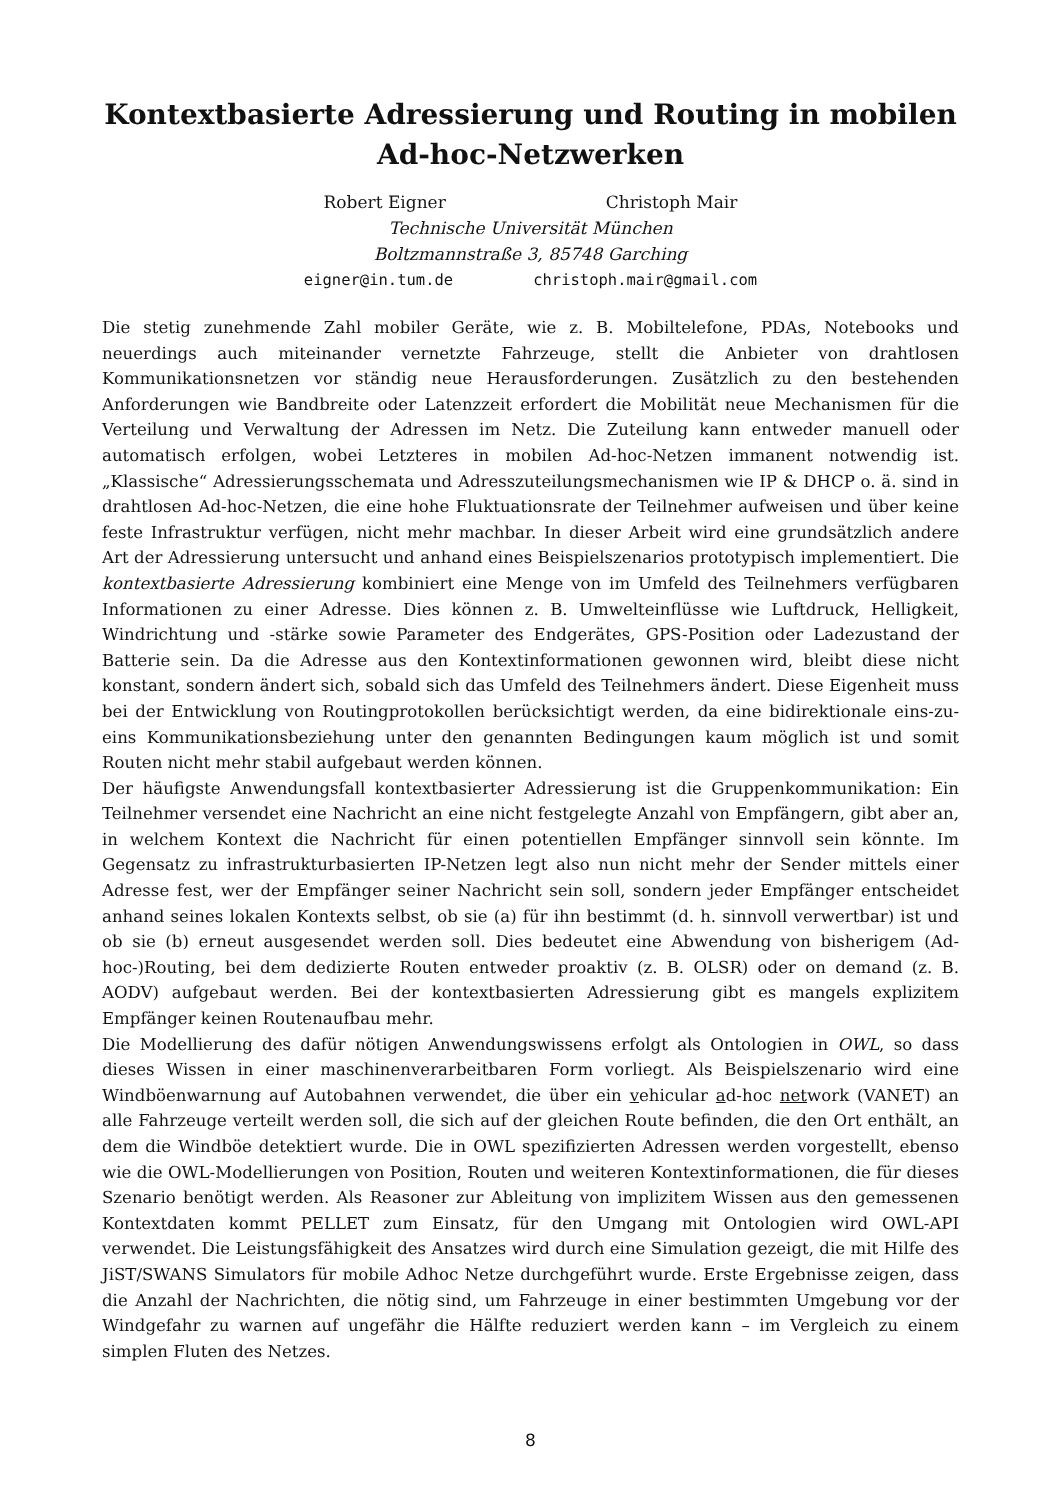Kontextbasierte Adressierung und Routing in mobilen
Ad-hoc-Netzwerken
Robert Eigner Christoph Mair
Technische Universität München
Boltzmannstraße 3, 85748 Garching
eigner@in.tum.de christoph.mair@gmail.com
Die stetig zunehmende Zahl mobiler Geräte, wie z. B. Mobiltelefone, PDAs, Notebooks und neuerdings auch miteinander vernetzte Fahrzeuge, stellt die Anbieter von drahtlosen Kommunikationsnetzen vor ständig neue Herausforderungen. Zusätzlich zu den bestehenden Anforderungen wie Bandbreite oder Latenzzeit erfordert die Mobilität neue Mechanismen für die Verteilung und Verwaltung der Adressen im Netz. Die Zuteilung kann entweder manuell oder automatisch erfolgen, wobei Letzteres in mobilen Ad-hoc-Netzen immanent notwendig ist. „Klassische“ Adressierungsschemata und Adresszuteilungsmechanismen wie IP & DHCP o. ä. sind in drahtlosen Ad-hoc-Netzen, die eine hohe Fluktuationsrate der Teilnehmer aufweisen und über keine feste Infrastruktur verfügen, nicht mehr machbar. In dieser Arbeit wird eine grundsätzlich andere Art der Adressierung untersucht und anhand eines Beispielszenarios prototypisch implementiert. Die kontextbasierte Adressierung kombiniert eine Menge von im Umfeld des Teilnehmers verfügbaren Informationen zu einer Adresse. Dies können z. B. Umwelteinflüsse wie Luftdruck, Helligkeit, Windrichtung und -stärke sowie Parameter des Endgerätes, GPS-Position oder Ladezustand der Batterie sein. Da die Adresse aus den Kontextinformationen gewonnen wird, bleibt diese nicht konstant, sondern ändert sich, sobald sich das Umfeld des Teilnehmers ändert. Diese Eigenheit muss bei der Entwicklung von Routingprotokollen berücksichtigt werden, da eine bidirektionale eins-zu-eins Kommunikationsbeziehung unter den genannten Bedingungen kaum möglich ist und somit Routen nicht mehr stabil aufgebaut werden können.
Der häufigste Anwendungsfall kontextbasierter Adressierung ist die Gruppenkommunikation: Ein Teilnehmer versendet eine Nachricht an eine nicht festgelegte Anzahl von Empfängern, gibt aber an, in welchem Kontext die Nachricht für einen potentiellen Empfänger sinnvoll sein könnte. Im Gegensatz zu infrastrukturbasierten IP-Netzen legt also nun nicht mehr der Sender mittels einer Adresse fest, wer der Empfänger seiner Nachricht sein soll, sondern jeder Empfänger entscheidet anhand seines lokalen Kontexts selbst, ob sie (a) für ihn bestimmt (d. h. sinnvoll verwertbar) ist und ob sie (b) erneut ausgesendet werden soll. Dies bedeutet eine Abwendung von bisherigem (Ad-hoc-)Routing, bei dem dedizierte Routen entweder proaktiv (z. B. OLSR) oder on demand (z. B. AODV) aufgebaut werden. Bei der kontextbasierten Adressierung gibt es mangels explizitem Empfänger keinen Routenaufbau mehr.
Die Modellierung des dafür nötigen Anwendungswissens erfolgt als Ontologien in OWL, so dass dieses Wissen in einer maschinenverarbeitbaren Form vorliegt. Als Beispielszenario wird eine Windböenwarnung auf Autobahnen verwendet, die über ein vehicular ad-hoc network (VANET) an alle Fahrzeuge verteilt werden soll, die sich auf der gleichen Route befinden, die den Ort enthält, an dem die Windböe detektiert wurde. Die in OWL spezifizierten Adressen werden vorgestellt, ebenso wie die OWL-Modellierungen von Position, Routen und weiteren Kontextinformationen, die für dieses Szenario benötigt werden. Als Reasoner zur Ableitung von implizitem Wissen aus den gemessenen Kontextdaten kommt PELLET zum Einsatz, für den Umgang mit Ontologien wird OWL-API verwendet. Die Leistungsfähigkeit des Ansatzes wird durch eine Simulation gezeigt, die mit Hilfe des JiST/SWANS Simulators für mobile Adhoc Netze durchgeführt wurde. Erste Ergebnisse zeigen, dass die Anzahl der Nachrichten, die nötig sind, um Fahrzeuge in einer bestimmten Umgebung vor der Windgefahr zu warnen auf ungefähr die Hälfte reduziert werden kann – im Vergleich zu einem simplen Fluten des Netzes.
8